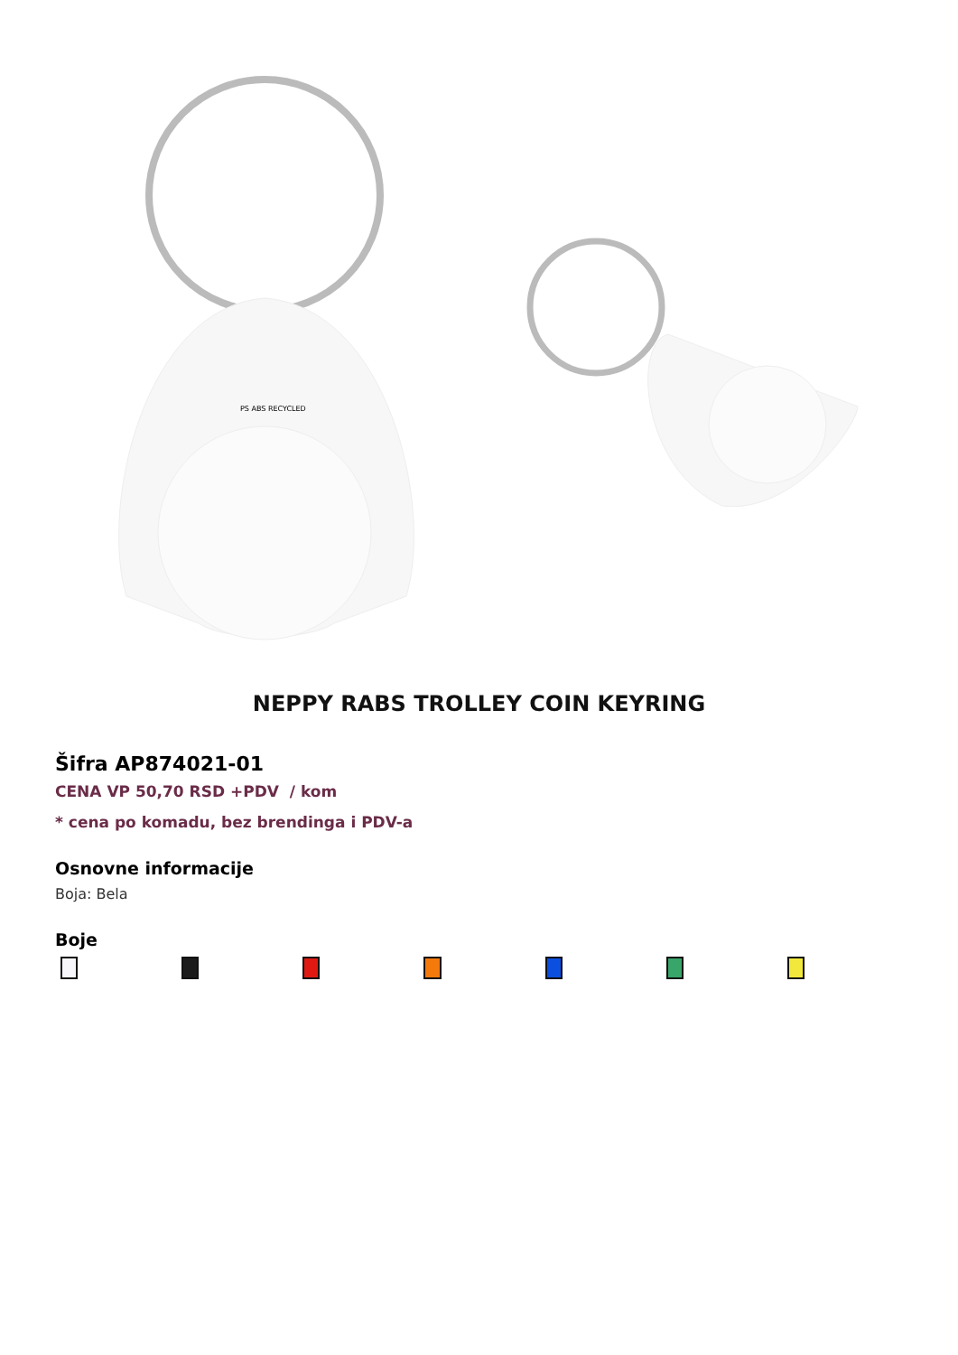PS ABS RECYCLED
NEPPY RABS TROLLEY COIN KEYRING
Šifra AP874021-01
CENA VP 50,70 RSD +PDV / kom
* cena po komadu, bez brendinga i PDV-a
Osnovne informacije
Boja: Bela
Boje